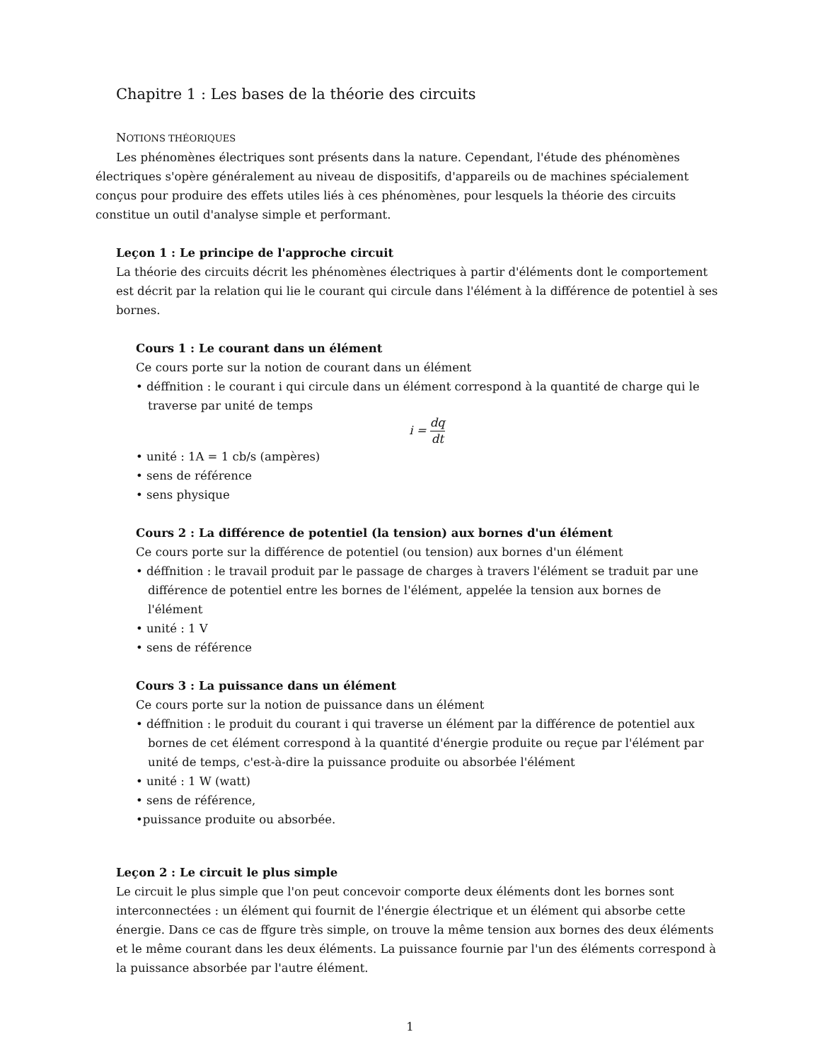Chapitre 1 : Les bases de la théorie des circuits
NOTIONS THÉORIQUES
Les phénomènes électriques sont présents dans la nature. Cependant, l'étude des phénomènes électriques s'opère généralement au niveau de dispositifs, d'appareils ou de machines spécialement conçus pour produire des effets utiles liés à ces phénomènes, pour lesquels la théorie des circuits constitue un outil d'analyse simple et performant.
Leçon 1 : Le principe de l'approche circuit
La théorie des circuits décrit les phénomènes électriques à partir d'éléments dont le comportement est décrit par la relation qui lie le courant qui circule dans l'élément à la différence de potentiel à ses bornes.
Cours 1 : Le courant dans un élément
Ce cours porte sur la notion de courant dans un élément
• déffnition : le courant i qui circule dans un élément correspond à la quantité de charge qui le traverse par unité de temps
i = dq dt
• unité : 1A = 1 cb/s (ampères)
• sens de référence
• sens physique
Cours 2 : La différence de potentiel (la tension) aux bornes d'un élément
Ce cours porte sur la différence de potentiel (ou tension) aux bornes d'un élément
• déffnition : le travail produit par le passage de charges à travers l'élément se traduit par une différence de potentiel entre les bornes de l'élément, appelée la tension aux bornes de l'élément
• unité : 1 V
• sens de référence
Cours 3 : La puissance dans un élément
Ce cours porte sur la notion de puissance dans un élément
• déffnition : le produit du courant i qui traverse un élément par la différence de potentiel aux bornes de cet élément correspond à la quantité d'énergie produite ou reçue par l'élément par unité de temps, c'est-à-dire la puissance produite ou absorbée l'élément
• unité : 1 W (watt)
• sens de référence,
•puissance produite ou absorbée.
Leçon 2 : Le circuit le plus simple
Le circuit le plus simple que l'on peut concevoir comporte deux éléments dont les bornes sont interconnectées : un élément qui fournit de l'énergie électrique et un élément qui absorbe cette énergie. Dans ce cas de ffgure très simple, on trouve la même tension aux bornes des deux éléments et le même courant dans les deux éléments. La puissance fournie par l'un des éléments correspond à la puissance absorbée par l'autre élément.
1